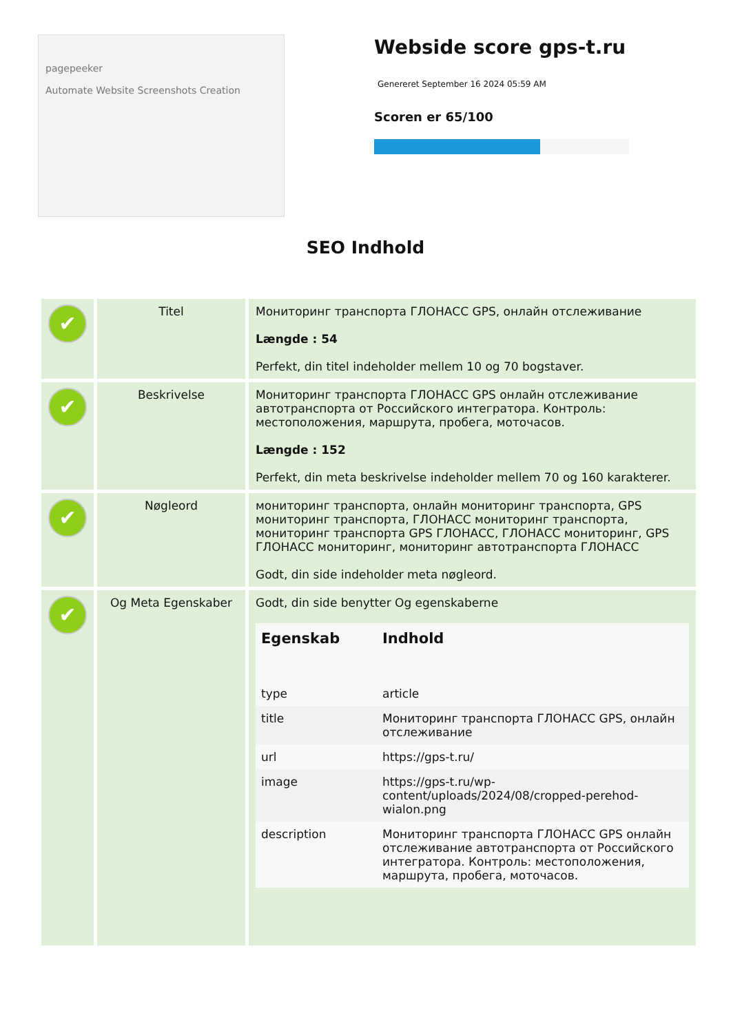pagepeeker
Automate Website Screenshots Creation
Webside score gps-t.ru
Genereret September 16 2024 05:59 AM
Scoren er 65/100
SEO Indhold
| ✔ | Titel | Мониторинг транспорта ГЛОНАСС GPS, онлайн отслеживание Længde : 54 Perfekt, din titel indeholder mellem 10 og 70 bogstaver. |
| ✔ | Beskrivelse | Мониторинг транспорта ГЛОНАСС GPS онлайн отслеживание автотранспорта от Российского интегратора. Контроль: местоположения, маршрута, пробега, моточасов. Længde : 152 Perfekt, din meta beskrivelse indeholder mellem 70 og 160 karakterer. |
| ✔ | Nøgleord | мониторинг транспорта, онлайн мониторинг транспорта, GPS мониторинг транспорта, ГЛОНАСС мониторинг транспорта, мониторинг транспорта GPS ГЛОНАСС, ГЛОНАСС мониторинг, GPS ГЛОНАСС мониторинг, мониторинг автотранспорта ГЛОНАСС Godt, din side indeholder meta nøgleord. |
| ✔ | Og Meta Egenskaber | Godt, din side benytter Og egenskaberne / Egenskab / Indhold / / --- / --- / / type / article / / title / Мониторинг транспорта ГЛОНАСС GPS, онлайн отслеживание / / url / https://gps-t.ru/ / / image / https://gps-t.ru/wp-content/uploads/2024/08/cropped-perehod-wialon.png / / description / Мониторинг транспорта ГЛОНАСС GPS онлайн отслеживание автотранспорта от Российского интегратора. Контроль: местоположения, маршрута, пробега, моточасов. / |